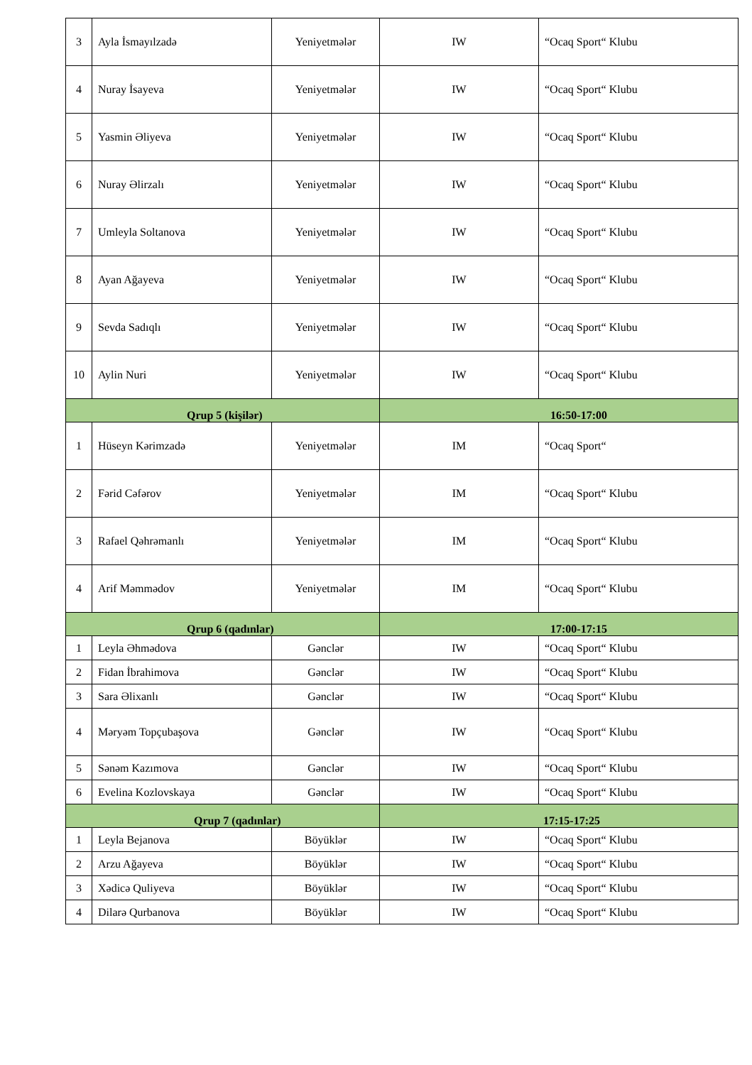| 3 | Ayla İsmayılzadə | Yeniyetmələr | IW | “Ocaq Sport“ Klubu |
| 4 | Nuray İsayeva | Yeniyetmələr | IW | “Ocaq Sport“ Klubu |
| 5 | Yasmin Əliyeva | Yeniyetmələr | IW | “Ocaq Sport“ Klubu |
| 6 | Nuray Əlirzalı | Yeniyetmələr | IW | “Ocaq Sport“ Klubu |
| 7 | Umleyla Soltanova | Yeniyetmələr | IW | “Ocaq Sport“ Klubu |
| 8 | Ayan Ağayeva | Yeniyetmələr | IW | “Ocaq Sport“ Klubu |
| 9 | Sevda Sadıqlı | Yeniyetmələr | IW | “Ocaq Sport“ Klubu |
| 10 | Aylin Nuri | Yeniyetmələr | IW | “Ocaq Sport“ Klubu |
| Qrup 5 (kişilər) | | | 16:50-17:00 | |
| 1 | Hüseyn Kərimzadə | Yeniyetmələr | IM | “Ocaq Sport“ |
| 2 | Fərid Cəfərov | Yeniyetmələr | IM | “Ocaq Sport“ Klubu |
| 3 | Rafael Qəhrəmanlı | Yeniyetmələr | IM | “Ocaq Sport“ Klubu |
| 4 | Arif Məmmədov | Yeniyetmələr | IM | “Ocaq Sport“ Klubu |
| Qrup 6 (qadınlar) | | | 17:00-17:15 | |
| 1 | Leyla Əhmədova | Gənclər | IW | “Ocaq Sport“ Klubu |
| 2 | Fidan İbrahimova | Gənclər | IW | “Ocaq Sport“ Klubu |
| 3 | Sara Əlixanlı | Gənclər | IW | “Ocaq Sport“ Klubu |
| 4 | Məryəm Topçubaşova | Gənclər | IW | “Ocaq Sport“ Klubu |
| 5 | Sənəm Kazımova | Gənclər | IW | “Ocaq Sport“ Klubu |
| 6 | Evelina Kozlovskaya | Gənclər | IW | “Ocaq Sport“ Klubu |
| Qrup 7 (qadınlar) | | | 17:15-17:25 | |
| 1 | Leyla Bejanova | Böyüklər | IW | “Ocaq Sport“ Klubu |
| 2 | Arzu Ağayeva | Böyüklər | IW | “Ocaq Sport“ Klubu |
| 3 | Xədicə Quliyeva | Böyüklər | IW | “Ocaq Sport“ Klubu |
| 4 | Dilarə Qurbanova | Böyüklər | IW | “Ocaq Sport“ Klubu |